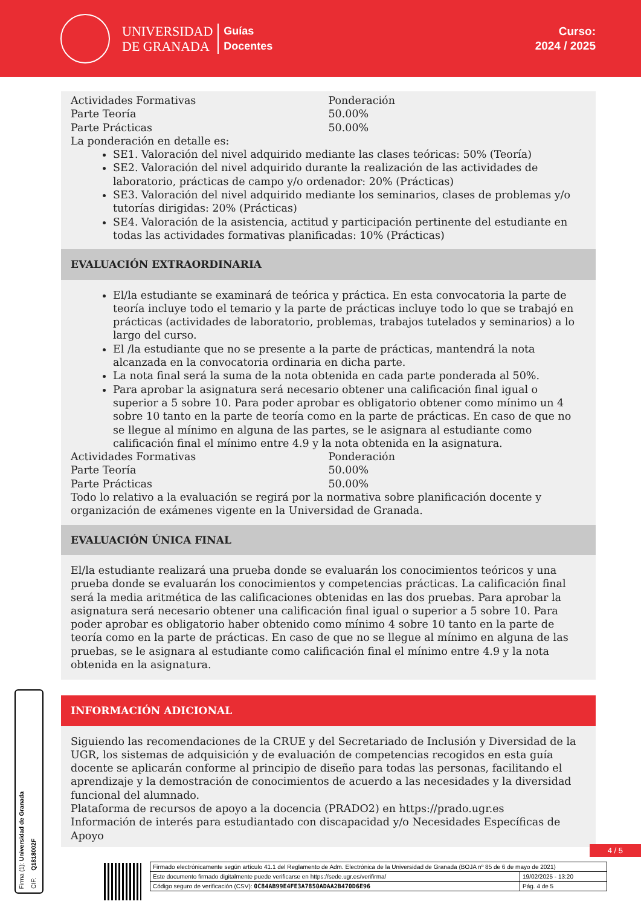UNIVERSIDAD
DE GRANADA
Guías
Docentes
Curso:
2024 / 2025
| Actividades Formativas | Ponderación |
| Parte Teoría | 50.00% |
| Parte Prácticas | 50.00% |
La ponderación en detalle es:
SE1. Valoración del nivel adquirido mediante las clases teóricas: 50% (Teoría)
SE2. Valoración del nivel adquirido durante la realización de las actividades de laboratorio, prácticas de campo y/o ordenador: 20% (Prácticas)
SE3. Valoración del nivel adquirido mediante los seminarios, clases de problemas y/o tutorías dirigidas: 20% (Prácticas)
SE4. Valoración de la asistencia, actitud y participación pertinente del estudiante en todas las actividades formativas planificadas: 10% (Prácticas)
EVALUACIÓN EXTRAORDINARIA
El/la estudiante se examinará de teórica y práctica. En esta convocatoria la parte de teoría incluye todo el temario y la parte de prácticas incluye todo lo que se trabajó en prácticas (actividades de laboratorio, problemas, trabajos tutelados y seminarios) a lo largo del curso.
El /la estudiante que no se presente a la parte de prácticas, mantendrá la nota alcanzada en la convocatoria ordinaria en dicha parte.
La nota final será la suma de la nota obtenida en cada parte ponderada al 50%.
Para aprobar la asignatura será necesario obtener una calificación final igual o superior a 5 sobre 10. Para poder aprobar es obligatorio obtener como mínimo un 4 sobre 10 tanto en la parte de teoría como en la parte de prácticas. En caso de que no se llegue al mínimo en alguna de las partes, se le asignara al estudiante como calificación final el mínimo entre 4.9 y la nota obtenida en la asignatura.
| Actividades Formativas | Ponderación |
| Parte Teoría | 50.00% |
| Parte Prácticas | 50.00% |
Todo lo relativo a la evaluación se regirá por la normativa sobre planificación docente y organización de exámenes vigente en la Universidad de Granada.
EVALUACIÓN ÚNICA FINAL
El/la estudiante realizará una prueba donde se evaluarán los conocimientos teóricos y una prueba donde se evaluarán los conocimientos y competencias prácticas. La calificación final será la media aritmética de las calificaciones obtenidas en las dos pruebas. Para aprobar la asignatura será necesario obtener una calificación final igual o superior a 5 sobre 10. Para poder aprobar es obligatorio haber obtenido como mínimo 4 sobre 10 tanto en la parte de teoría como en la parte de prácticas. En caso de que no se llegue al mínimo en alguna de las pruebas, se le asignara al estudiante como calificación final el mínimo entre 4.9 y la nota obtenida en la asignatura.
INFORMACIÓN ADICIONAL
Siguiendo las recomendaciones de la CRUE y del Secretariado de Inclusión y Diversidad de la UGR, los sistemas de adquisición y de evaluación de competencias recogidos en esta guía docente se aplicarán conforme al principio de diseño para todas las personas, facilitando el aprendizaje y la demostración de conocimientos de acuerdo a las necesidades y la diversidad funcional del alumnado.
Plataforma de recursos de apoyo a la docencia (PRADO2) en https://prado.ugr.es
Información de interés para estudiantado con discapacidad y/o Necesidades Específicas de Apoyo
Firma (1): Universidad de Granada
CIF: Q1818002F
4 / 5
| Firmado electrónicamente según artículo 41.1 del Reglamento de Adm. Electrónica de la Universidad de Granada (BOJA nº 85 de 6 de mayo de 2021) | |
| Este documento firmado digitalmente puede verificarse en https://sede.ugr.es/verifirma/ | 19/02/2025 - 13:20 |
| Código seguro de verificación (CSV): 0C84AB99E4FE3A7850ADAA2B470D6E96 | Pág. 4 de 5 |